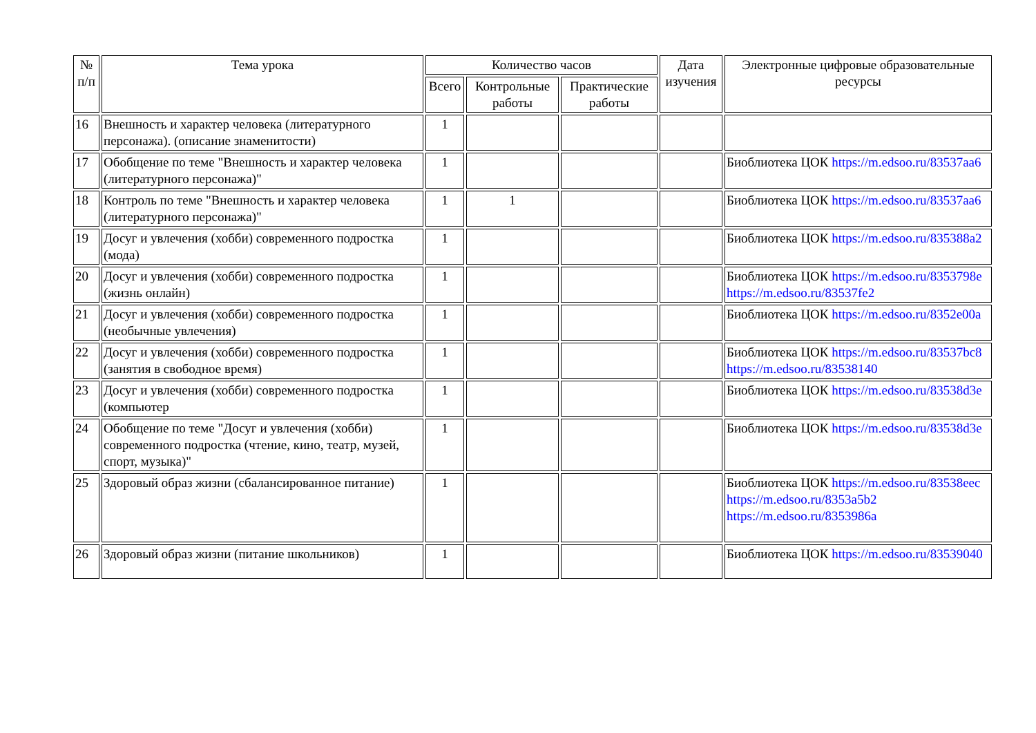| № п/п | Тема урока | Количество часов | | | Дата изучения | Электронные цифровые образовательные ресурсы |
| --- | --- | --- | --- | --- | --- | --- |
| | | Всего | Контрольные работы | Практические работы | | |
| 16 | Внешность и характер человека (литературного персонажа). (описание знаменитости) | 1 | | | | |
| 17 | Обобщение по теме "Внешность и характер человека (литературного персонажа)" | 1 | | | | Биоблиотека ЦОК https://m.edsoo.ru/83537aa6 |
| 18 | Контроль по теме "Внешность и характер человека (литературного персонажа)" | 1 | 1 | | | Биоблиотека ЦОК https://m.edsoo.ru/83537aa6 |
| 19 | Досуг и увлечения (хобби) современного подростка (мода) | 1 | | | | Биоблиотека ЦОК https://m.edsoo.ru/835388a2 |
| 20 | Досуг и увлечения (хобби) современного подростка (жизнь онлайн) | 1 | | | | Биоблиотека ЦОК https://m.edsoo.ru/8353798e https://m.edsoo.ru/83537fe2 |
| 21 | Досуг и увлечения (хобби) современного подростка (необычные увлечения) | 1 | | | | Биоблиотека ЦОК https://m.edsoo.ru/8352e00a |
| 22 | Досуг и увлечения (хобби) современного подростка (занятия в свободное время) | 1 | | | | Биоблиотека ЦОК https://m.edsoo.ru/83537bc8 https://m.edsoo.ru/83538140 |
| 23 | Досуг и увлечения (хобби) современного подростка (компьютер | 1 | | | | Биоблиотека ЦОК https://m.edsoo.ru/83538d3e |
| 24 | Обобщение по теме "Досуг и увлечения (хобби) современного подростка (чтение, кино, театр, музей, спорт, музыка)" | 1 | | | | Биоблиотека ЦОК https://m.edsoo.ru/83538d3e |
| 25 | Здоровый образ жизни (сбалансированное питание) | 1 | | | | Биоблиотека ЦОК https://m.edsoo.ru/83538eec https://m.edsoo.ru/8353a5b2 https://m.edsoo.ru/8353986a |
| 26 | Здоровый образ жизни (питание школьников) | 1 | | | | Биоблиотека ЦОК https://m.edsoo.ru/83539040 |